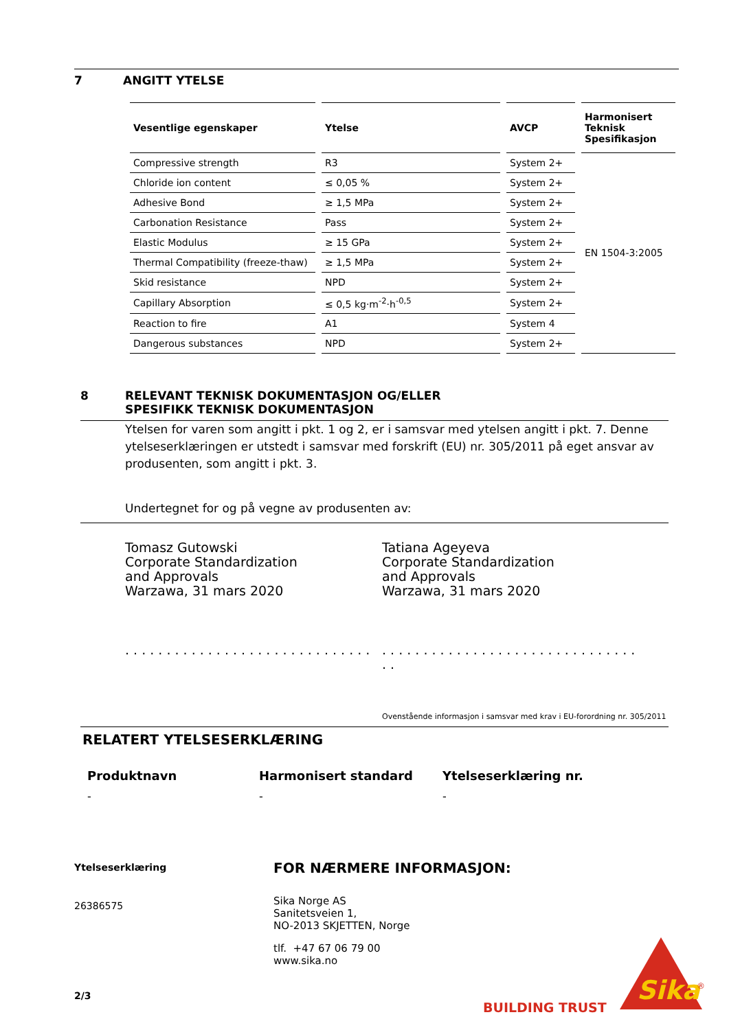7 ANGITT YTELSE
| Vesentlige egenskaper | Ytelse | AVCP | Harmonisert Teknisk Spesifikasjon |
| --- | --- | --- | --- |
| Compressive strength | R3 | System 2+ | EN 1504-3:2005 |
| Chloride ion content | ≤ 0,05 % | System 2+ | |
| Adhesive Bond | ≥ 1,5 MPa | System 2+ | |
| Carbonation Resistance | Pass | System 2+ | |
| Elastic Modulus | ≥ 15 GPa | System 2+ | |
| Thermal Compatibility (freeze-thaw) | ≥ 1,5 MPa | System 2+ | |
| Skid resistance | NPD | System 2+ | |
| Capillary Absorption | ≤ 0,5 kg·m<sup>-2</sup>·h<sup>-0,5</sup> | System 2+ | |
| Reaction to fire | A1 | System 4 | |
| Dangerous substances | NPD | System 2+ | |
8 RELEVANT TEKNISK DOKUMENTASJON OG/ELLER
SPESIFIKK TEKNISK DOKUMENTASJON
Ytelsen for varen som angitt i pkt. 1 og 2, er i samsvar med ytelsen angitt i pkt. 7. Denne ytelseserklæringen er utstedt i samsvar med forskrift (EU) nr. 305/2011 på eget ansvar av produsenten, som angitt i pkt. 3.
Undertegnet for og på vegne av produsenten av:
Tomasz Gutowski
Corporate Standardization
and Approvals
Warzawa, 31 mars 2020
. . . . . . . . . . . . . . . . . . . . . . . . . . . . . .
Tatiana Ageyeva
Corporate Standardization
and Approvals
Warzawa, 31 mars 2020
. . . . . . . . . . . . . . . . . . . . . . . . . . . . . . . . .
Ovenstående informasjon i samsvar med krav i EU-forordning nr. 305/2011
RELATERT YTELSESERKLÆRING
Produktnavn Harmonisert standard Ytelseserklæring nr.
- - -
Ytelseserklæring
26386575
2/3
FOR NÆRMERE INFORMASJON:
Sika Norge AS
Sanitetsveien 1,
NO-2013 SKJETTEN, Norge
tlf. +47 67 06 79 00
www.sika.no
BUILDING TRUST
Sika
®